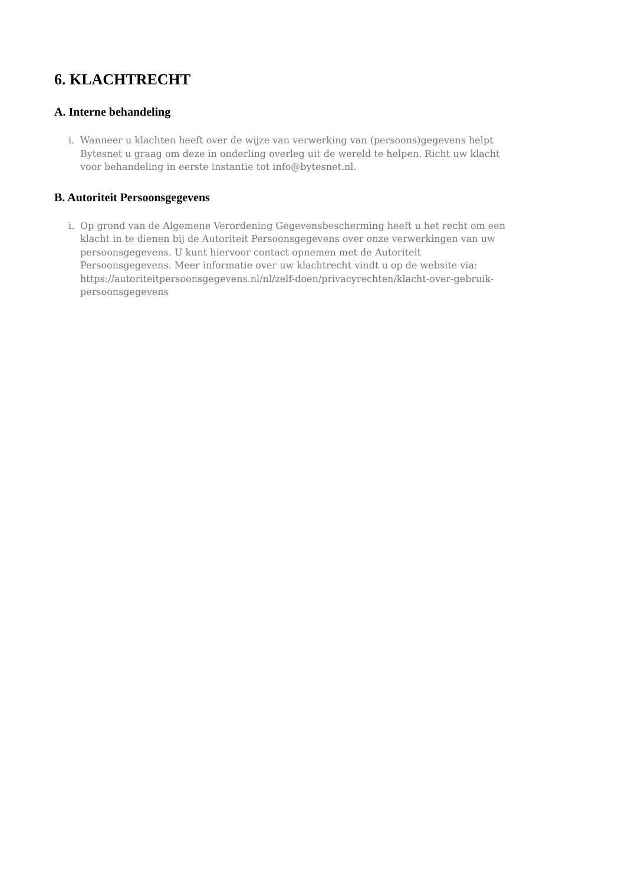6. KLACHTRECHT
A. Interne behandeling
i. Wanneer u klachten heeft over de wijze van verwerking van (persoons)gegevens helpt Bytesnet u graag om deze in onderling overleg uit de wereld te helpen. Richt uw klacht voor behandeling in eerste instantie tot info@bytesnet.nl.
B. Autoriteit Persoonsgegevens
i. Op grond van de Algemene Verordening Gegevensbescherming heeft u het recht om een klacht in te dienen bij de Autoriteit Persoonsgegevens over onze verwerkingen van uw persoonsgegevens. U kunt hiervoor contact opnemen met de Autoriteit Persoonsgegevens. Meer informatie over uw klachtrecht vindt u op de website via: https://autoriteitpersoonsgegevens.nl/nl/zelf-doen/privacyrechten/klacht-over-gebruik-persoonsgegevens